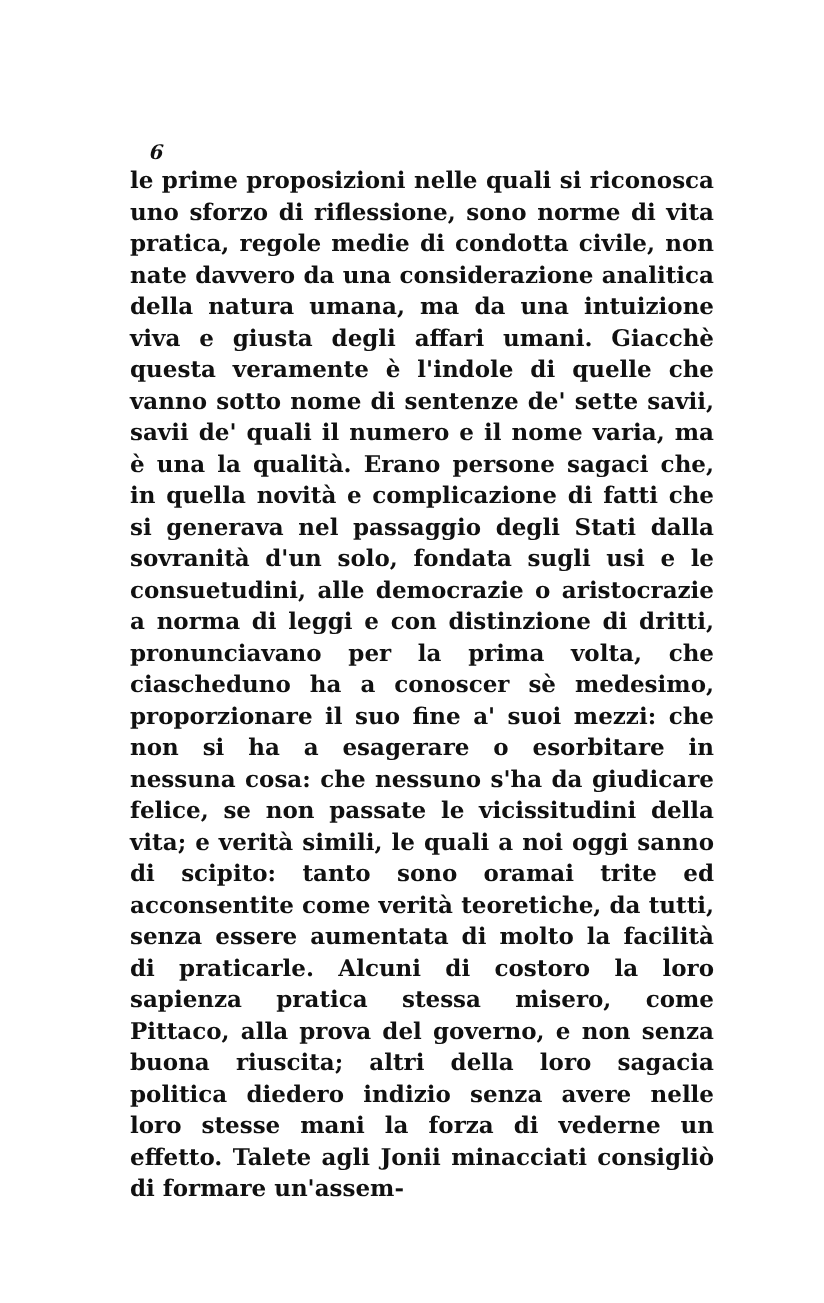6
le prime proposizioni nelle quali si riconosca uno sforzo di riflessione, sono norme di vita pratica, regole medie di condotta civile, non nate davvero da una considerazione analitica della natura umana, ma da una intuizione viva e giusta degli affari umani. Giacchè questa veramente è l'indole di quelle che vanno sotto nome di sentenze de' sette savii, savii de' quali il numero e il nome varia, ma è una la qualità. Erano persone sagaci che, in quella novità e complicazione di fatti che si generava nel passaggio degli Stati dalla sovranità d'un solo, fondata sugli usi e le consuetudini, alle democrazie o aristocrazie a norma di leggi e con distinzione di dritti, pronunciavano per la prima volta, che ciascheduno ha a conoscer sè medesimo, proporzionare il suo fine a' suoi mezzi: che non si ha a esagerare o esorbitare in nessuna cosa: che nessuno s'ha da giudicare felice, se non passate le vicissitudini della vita; e verità simili, le quali a noi oggi sanno di scipito: tanto sono oramai trite ed acconsentite come verità teoretiche, da tutti, senza essere aumentata di molto la facilità di praticarle. Alcuni di costoro la loro sapienza pratica stessa misero, come Pittaco, alla prova del governo, e non senza buona riuscita; altri della loro sagacia politica diedero indizio senza avere nelle loro stesse mani la forza di vederne un effetto. Talete agli Jonii minacciati consigliò di formare un'assem-